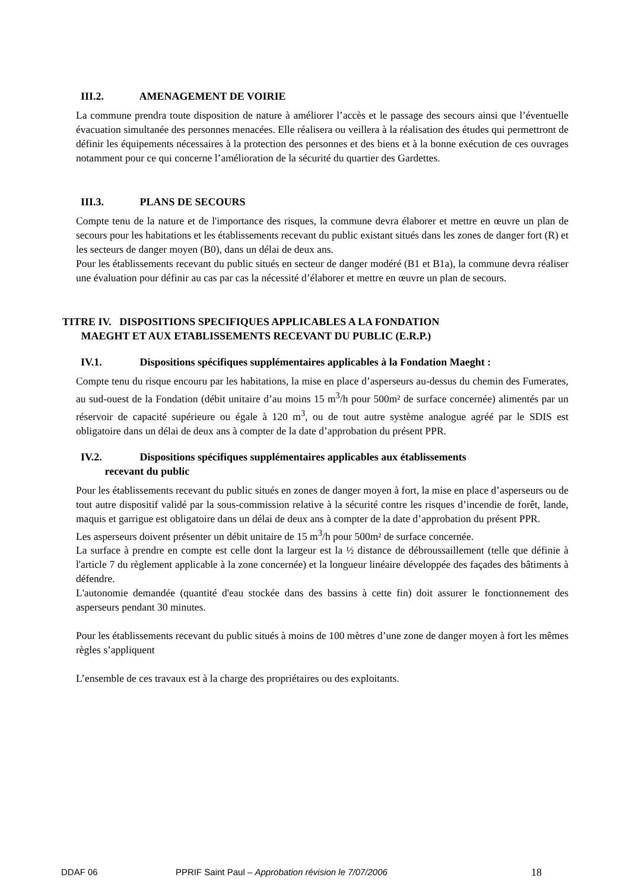III.2. AMENAGEMENT DE VOIRIE
La commune prendra toute disposition de nature à améliorer l’accès et le passage des secours ainsi que l’éventuelle évacuation simultanée des personnes menacées. Elle réalisera ou veillera à la réalisation des études qui permettront de définir les équipements nécessaires à la protection des personnes et des biens et à la bonne exécution de ces ouvrages notamment pour ce qui concerne l’amélioration de la sécurité du quartier des Gardettes.
III.3. PLANS DE SECOURS
Compte tenu de la nature et de l'importance des risques, la commune devra élaborer et mettre en œuvre un plan de secours pour les habitations et les établissements recevant du public existant situés dans les zones de danger fort (R) et les secteurs de danger moyen (B0), dans un délai de deux ans.
Pour les établissements recevant du public situés en secteur de danger modéré (B1 et B1a), la commune devra réaliser une évaluation pour définir au cas par cas la nécessité d’élaborer et mettre en œuvre un plan de secours.
TITRE IV. DISPOSITIONS SPECIFIQUES APPLICABLES A LA FONDATION
MAEGHT ET AUX ETABLISSEMENTS RECEVANT DU PUBLIC (E.R.P.)
IV.1. Dispositions spécifiques supplémentaires applicables à la Fondation Maeght :
Compte tenu du risque encouru par les habitations, la mise en place d’asperseurs au-dessus du chemin des Fumerates, au sud-ouest de la Fondation (débit unitaire d’au moins 15 m<sup>3</sup>/h pour 500m² de surface concernée) alimentés par un réservoir de capacité supérieure ou égale à 120 m<sup>3</sup>, ou de tout autre système analogue agréé par le SDIS est obligatoire dans un délai de deux ans à compter de la date d’approbation du présent PPR.
IV.2. Dispositions spécifiques supplémentaires applicables aux établissements
recevant du public
Pour les établissements recevant du public situés en zones de danger moyen à fort, la mise en place d’asperseurs ou de tout autre dispositif validé par la sous-commission relative à la sécurité contre les risques d’incendie de forêt, lande, maquis et garrigue est obligatoire dans un délai de deux ans à compter de la date d’approbation du présent PPR.
Les asperseurs doivent présenter un débit unitaire de 15 m<sup>3</sup>/h pour 500m² de surface concernée.
La surface à prendre en compte est celle dont la largeur est la ½ distance de débroussaillement (telle que définie à l'article 7 du règlement applicable à la zone concernée) et la longueur linéaire développée des façades des bâtiments à défendre.
L'autonomie demandée (quantité d'eau stockée dans des bassins à cette fin) doit assurer le fonctionnement des asperseurs pendant 30 minutes.
Pour les établissements recevant du public situés à moins de 100 mètres d’une zone de danger moyen à fort les mêmes règles s’appliquent
L’ensemble de ces travaux est à la charge des propriétaires ou des exploitants.
DDAF 06 PPRIF Saint Paul – Approbation révision le 7/07/2006 18